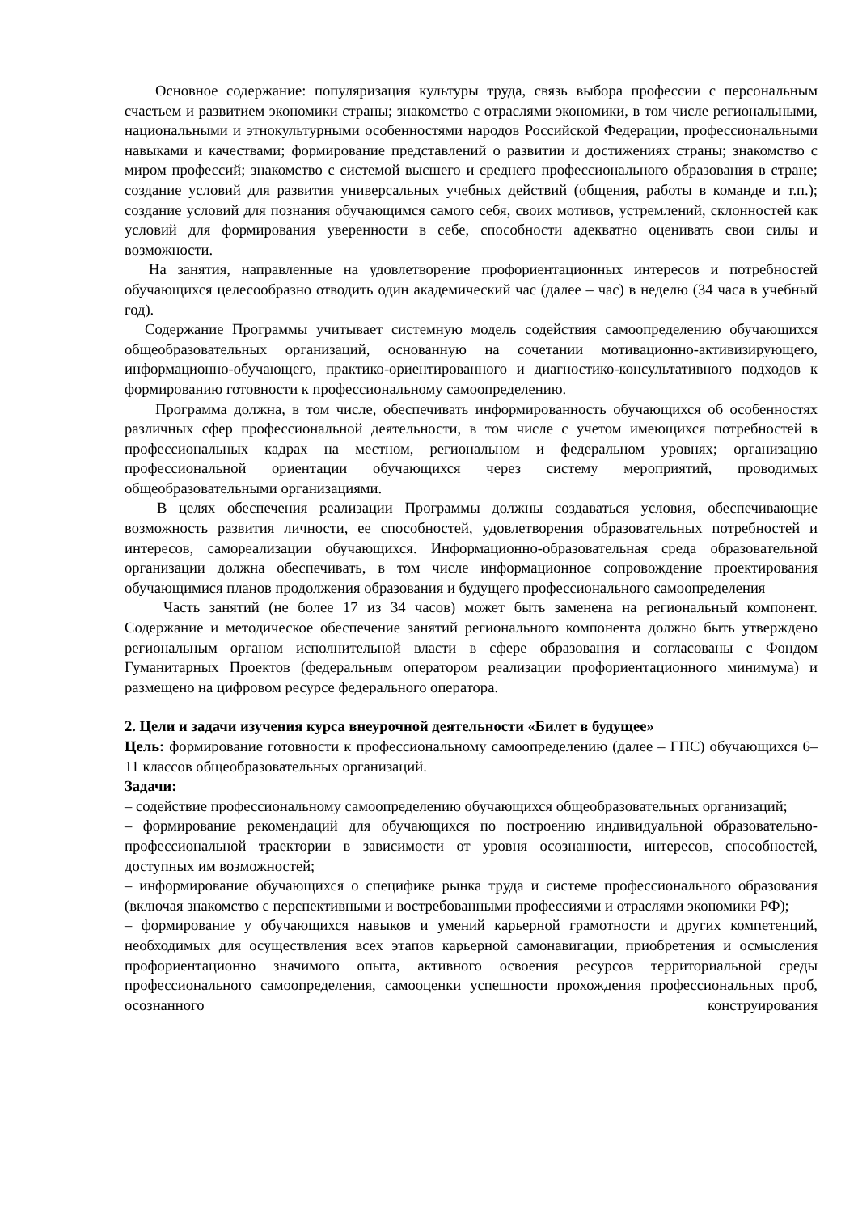Основное содержание: популяризация культуры труда, связь выбора профессии с персональным счастьем и развитием экономики страны; знакомство с отраслями экономики, в том числе региональными, национальными и этнокультурными особенностями народов Российской Федерации, профессиональными навыками и качествами; формирование представлений о развитии и достижениях страны; знакомство с миром профессий; знакомство с системой высшего и среднего профессионального образования в стране; создание условий для развития универсальных учебных действий (общения, работы в команде и т.п.); создание условий для познания обучающимся самого себя, своих мотивов, устремлений, склонностей как условий для формирования уверенности в себе, способности адекватно оценивать свои силы и возможности.
На занятия, направленные на удовлетворение профориентационных интересов и потребностей обучающихся целесообразно отводить один академический час (далее – час) в неделю (34 часа в учебный год).
Содержание Программы учитывает системную модель содействия самоопределению обучающихся общеобразовательных организаций, основанную на сочетании мотивационно-активизирующего, информационно-обучающего, практико-ориентированного и диагностико-консультативного подходов к формированию готовности к профессиональному самоопределению.
Программа должна, в том числе, обеспечивать информированность обучающихся об особенностях различных сфер профессиональной деятельности, в том числе с учетом имеющихся потребностей в профессиональных кадрах на местном, региональном и федеральном уровнях; организацию профессиональной ориентации обучающихся через систему мероприятий, проводимых общеобразовательными организациями.
В целях обеспечения реализации Программы должны создаваться условия, обеспечивающие возможность развития личности, ее способностей, удовлетворения образовательных потребностей и интересов, самореализации обучающихся. Информационно-образовательная среда образовательной организации должна обеспечивать, в том числе информационное сопровождение проектирования обучающимися планов продолжения образования и будущего профессионального самоопределения
Часть занятий (не более 17 из 34 часов) может быть заменена на региональный компонент. Содержание и методическое обеспечение занятий регионального компонента должно быть утверждено региональным органом исполнительной власти в сфере образования и согласованы с Фондом Гуманитарных Проектов (федеральным оператором реализации профориентационного минимума) и размещено на цифровом ресурсе федерального оператора.
2. Цели и задачи изучения курса внеурочной деятельности «Билет в будущее»
Цель: формирование готовности к профессиональному самоопределению (далее – ГПС) обучающихся 6–11 классов общеобразовательных организаций.
Задачи:
– содействие профессиональному самоопределению обучающихся общеобразовательных организаций;
– формирование рекомендаций для обучающихся по построению индивидуальной образовательно-профессиональной траектории в зависимости от уровня осознанности, интересов, способностей, доступных им возможностей;
– информирование обучающихся о специфике рынка труда и системе профессионального образования (включая знакомство с перспективными и востребованными профессиями и отраслями экономики РФ);
– формирование у обучающихся навыков и умений карьерной грамотности и других компетенций, необходимых для осуществления всех этапов карьерной самонавигации, приобретения и осмысления профориентационно значимого опыта, активного освоения ресурсов территориальной среды профессионального самоопределения, самооценки успешности прохождения профессиональных проб, осознанного конструирования